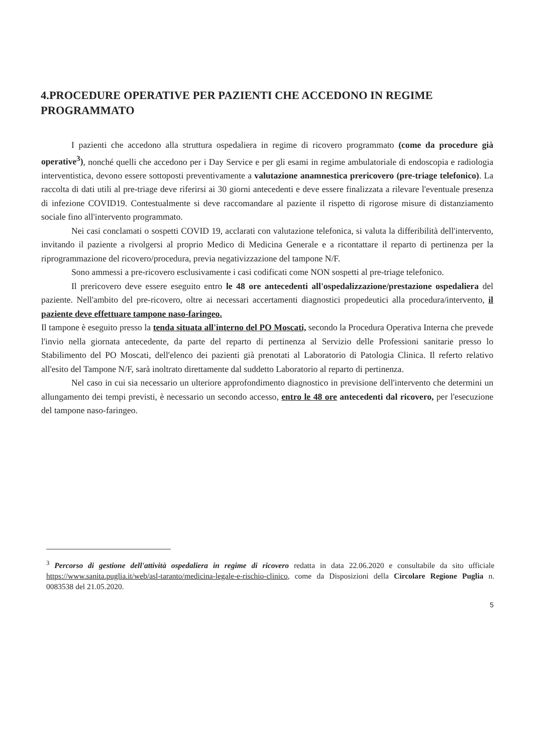4.PROCEDURE OPERATIVE PER PAZIENTI CHE ACCEDONO IN REGIME PROGRAMMATO
I pazienti che accedono alla struttura ospedaliera in regime di ricovero programmato (come da procedure già operative<sup>3</sup>), nonché quelli che accedono per i Day Service e per gli esami in regime ambulatoriale di endoscopia e radiologia interventistica, devono essere sottoposti preventivamente a valutazione anamnestica prericovero (pre-triage telefonico). La raccolta di dati utili al pre-triage deve riferirsi ai 30 giorni antecedenti e deve essere finalizzata a rilevare l'eventuale presenza di infezione COVID19. Contestualmente si deve raccomandare al paziente il rispetto di rigorose misure di distanziamento sociale fino all'intervento programmato.
Nei casi conclamati o sospetti COVID 19, acclarati con valutazione telefonica, si valuta la differibilità dell'intervento, invitando il paziente a rivolgersi al proprio Medico di Medicina Generale e a ricontattare il reparto di pertinenza per la riprogrammazione del ricovero/procedura, previa negativizzazione del tampone N/F.
Sono ammessi a pre-ricovero esclusivamente i casi codificati come NON sospetti al pre-triage telefonico.
Il prericovero deve essere eseguito entro le 48 ore antecedenti all'ospedalizzazione/prestazione ospedaliera del paziente. Nell'ambito del pre-ricovero, oltre ai necessari accertamenti diagnostici propedeutici alla procedura/intervento, il paziente deve effettuare tampone naso-faringeo.
Il tampone è eseguito presso la tenda situata all'interno del PO Moscati, secondo la Procedura Operativa Interna che prevede l'invio nella giornata antecedente, da parte del reparto di pertinenza al Servizio delle Professioni sanitarie presso lo Stabilimento del PO Moscati, dell'elenco dei pazienti già prenotati al Laboratorio di Patologia Clinica. Il referto relativo all'esito del Tampone N/F, sarà inoltrato direttamente dal suddetto Laboratorio al reparto di pertinenza.
Nel caso in cui sia necessario un ulteriore approfondimento diagnostico in previsione dell'intervento che determini un allungamento dei tempi previsti, è necessario un secondo accesso, entro le 48 ore antecedenti dal ricovero, per l'esecuzione del tampone naso-faringeo.
<sup>3</sup> Percorso di gestione dell'attività ospedaliera in regime di ricovero redatta in data 22.06.2020 e consultabile da sito ufficiale https://www.sanita.puglia.it/web/asl-taranto/medicina-legale-e-rischio-clinico, come da Disposizioni della Circolare Regione Puglia n. 0083538 del 21.05.2020.
5